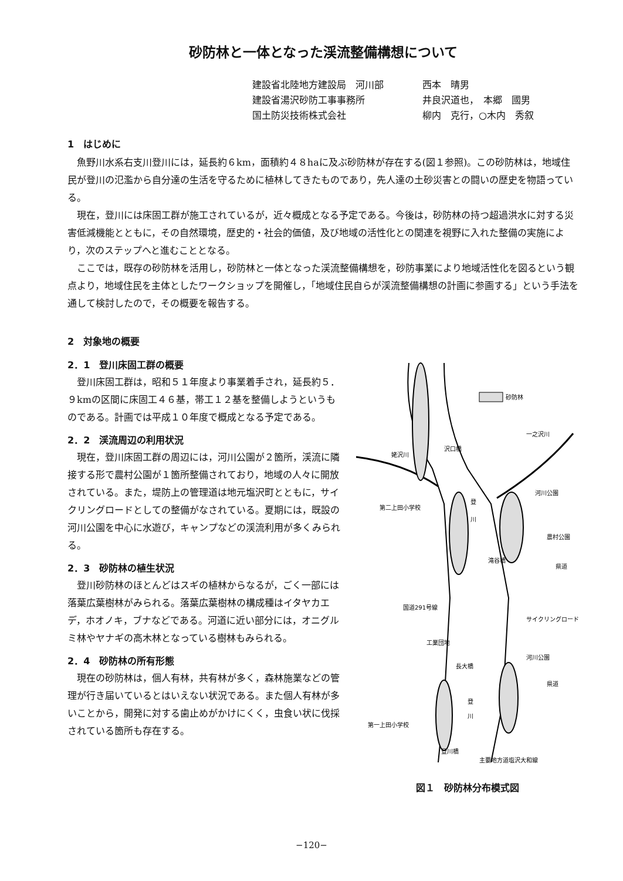砂防林と一体となった渓流整備構想について
建設省北陸地方建設局　河川部 西本　晴男
建設省湯沢砂防工事事務所 井良沢道也，　本郷　國男
国土防災技術株式会社 柳内　克行，○木内　秀叙
1　はじめに
魚野川水系右支川登川には，延長約６km，面積約４８haに及ぶ砂防林が存在する(図１参照)。この砂防林は，地域住民が登川の氾濫から自分達の生活を守るために植林してきたものであり，先人達の土砂災害との闘いの歴史を物語っている。
現在，登川には床固工群が施工されているが，近々概成となる予定である。今後は，砂防林の持つ超過洪水に対する災害低減機能とともに，その自然環境，歴史的・社会的価値，及び地域の活性化との関連を視野に入れた整備の実施により，次のステップへと進むこととなる。
ここでは，既存の砂防林を活用し，砂防林と一体となった渓流整備構想を，砂防事業により地域活性化を図るという観点より，地域住民を主体としたワークショップを開催し，「地域住民自らが渓流整備構想の計画に参画する」という手法を通して検討したので，その概要を報告する。
2　対象地の概要
2．1　登川床固工群の概要
登川床固工群は，昭和５１年度より事業着手され，延長約５．９kmの区間に床固工４６基，帯工１２基を整備しようというものである。計画では平成１０年度で概成となる予定である。
2．2　渓流周辺の利用状況
現在，登川床固工群の周辺には，河川公園が２箇所，渓流に隣接する形で農村公園が１箇所整備されており，地域の人々に開放されている。また，堤防上の管理道は地元塩沢町とともに，サイクリングロードとしての整備がなされている。夏期には，既設の河川公園を中心に水遊び，キャンプなどの渓流利用が多くみられる。
2．3　砂防林の植生状況
登川砂防林のほとんどはスギの植林からなるが，ごく一部には落葉広葉樹林がみられる。落葉広葉樹林の構成種はイタヤカエデ，ホオノキ，ブナなどである。河道に近い部分には，オニグルミ林やヤナギの高木林となっている樹林もみられる。
2．4　砂防林の所有形態
現在の砂防林は，個人有林，共有林が多く，森林施業などの管理が行き届いているとはいえない状況である。また個人有林が多いことから，開発に対する歯止めがかけにくく，虫食い状に伐採されている箇所も存在する。
砂防林
一之沢川
姥沢川
沢口橋
登
川
河川公園
第二上田小学校
農村公園
滝谷橋
県道
国道291号線
サイクリングロード
工業団地
河川公園
長大橋
県道
登
川
第一上田小学校
登川橋
主要地方道塩沢大和線
図１　砂防林分布模式図
−120−